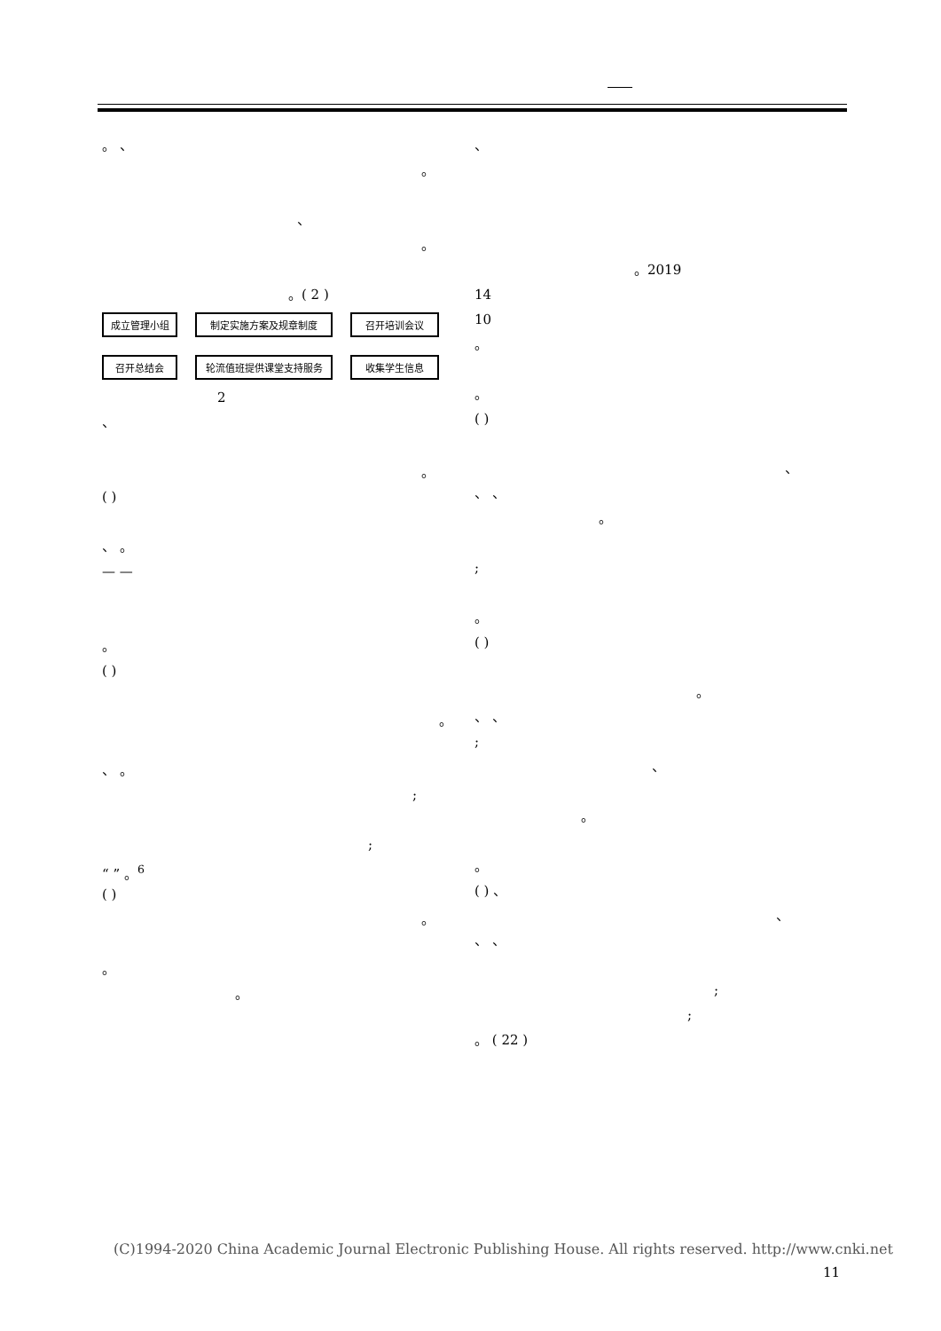。 、
。
、
。
。( 2 )
成立管理小组
制定实施方案及规章制度
召开培训会议
召开总结会
轮流值班提供课堂支持服务
收集学生信息
2
、
。
( )
、 。
— —
。
( )
。
、 。
;
;
“ ” 。<sup>6</sup>
( )
。
。
。
、
。2019
14
10
。
。
( )
、
、 、
。
;
。
( )
。
、 、
;
、
。
。
( ) 、
、
、 、
;
;
。 ( 22 )
(C)1994-2020 China Academic Journal Electronic Publishing House. All rights reserved. http://www.cnki.net
11